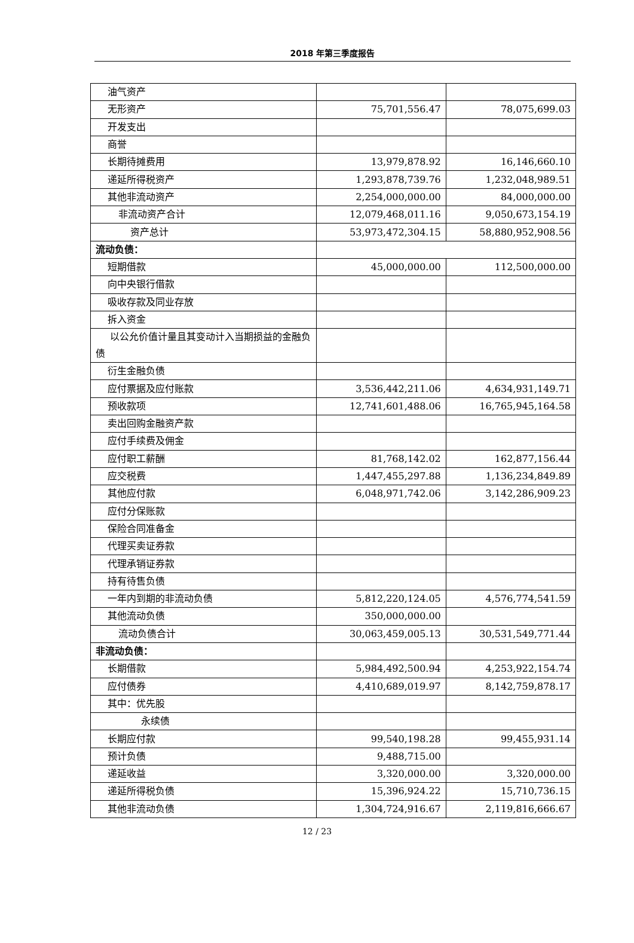2018 年第三季度报告
| 油气资产 | | |
| 无形资产 | 75,701,556.47 | 78,075,699.03 |
| 开发支出 | | |
| 商誉 | | |
| 长期待摊费用 | 13,979,878.92 | 16,146,660.10 |
| 递延所得税资产 | 1,293,878,739.76 | 1,232,048,989.51 |
| 其他非流动资产 | 2,254,000,000.00 | 84,000,000.00 |
| 非流动资产合计 | 12,079,468,011.16 | 9,050,673,154.19 |
| 资产总计 | 53,973,472,304.15 | 58,880,952,908.56 |
| 流动负债： | | |
| 短期借款 | 45,000,000.00 | 112,500,000.00 |
| 向中央银行借款 | | |
| 吸收存款及同业存放 | | |
| 拆入资金 | | |
| 以公允价值计量且其变动计入当期损益的金融负债 | | |
| 衍生金融负债 | | |
| 应付票据及应付账款 | 3,536,442,211.06 | 4,634,931,149.71 |
| 预收款项 | 12,741,601,488.06 | 16,765,945,164.58 |
| 卖出回购金融资产款 | | |
| 应付手续费及佣金 | | |
| 应付职工薪酬 | 81,768,142.02 | 162,877,156.44 |
| 应交税费 | 1,447,455,297.88 | 1,136,234,849.89 |
| 其他应付款 | 6,048,971,742.06 | 3,142,286,909.23 |
| 应付分保账款 | | |
| 保险合同准备金 | | |
| 代理买卖证券款 | | |
| 代理承销证券款 | | |
| 持有待售负债 | | |
| 一年内到期的非流动负债 | 5,812,220,124.05 | 4,576,774,541.59 |
| 其他流动负债 | 350,000,000.00 | |
| 流动负债合计 | 30,063,459,005.13 | 30,531,549,771.44 |
| 非流动负债： | | |
| 长期借款 | 5,984,492,500.94 | 4,253,922,154.74 |
| 应付债券 | 4,410,689,019.97 | 8,142,759,878.17 |
| 其中：优先股 | | |
| 永续债 | | |
| 长期应付款 | 99,540,198.28 | 99,455,931.14 |
| 预计负债 | 9,488,715.00 | |
| 递延收益 | 3,320,000.00 | 3,320,000.00 |
| 递延所得税负债 | 15,396,924.22 | 15,710,736.15 |
| 其他非流动负债 | 1,304,724,916.67 | 2,119,816,666.67 |
12 / 23